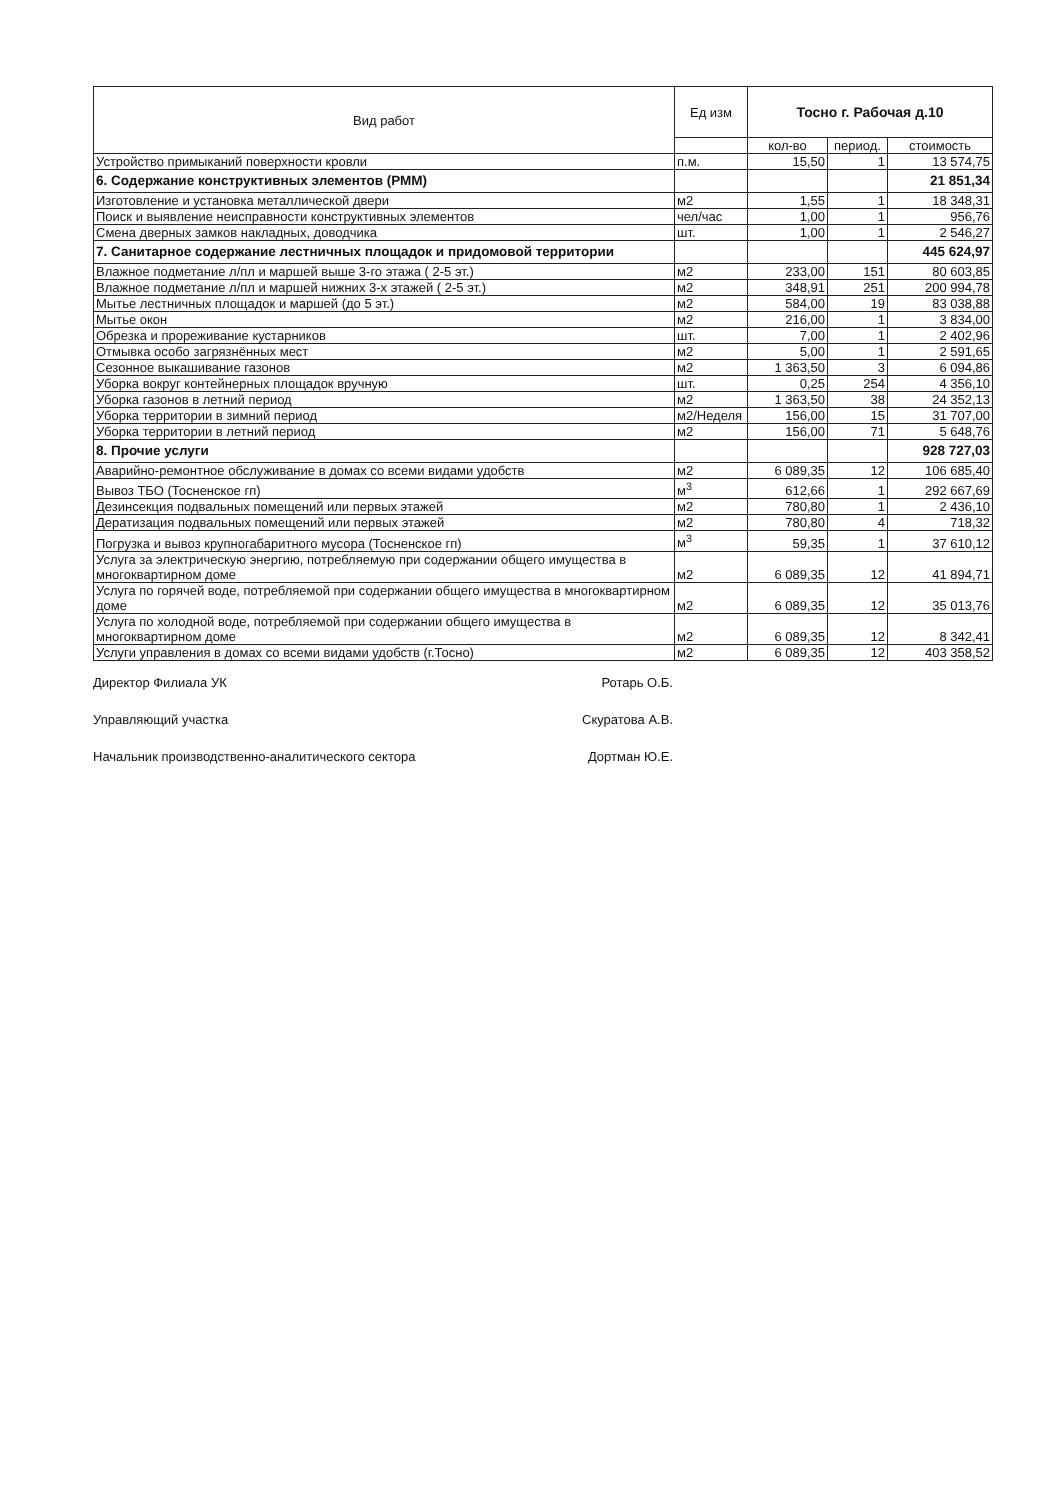| Вид работ | Ед изм | Тосно г. Рабочая д.10 | | |
| --- | --- | --- | --- | --- |
| | | кол-во | период. | стоимость |
| Устройство примыканий поверхности кровли | п.м. | 15,50 | 1 | 13 574,75 |
| 6. Содержание конструктивных элементов (РММ) | | | | 21 851,34 |
| Изготовление и установка металлической двери | м2 | 1,55 | 1 | 18 348,31 |
| Поиск и выявление неисправности конструктивных элементов | чел/час | 1,00 | 1 | 956,76 |
| Смена дверных замков накладных, доводчика | шт. | 1,00 | 1 | 2 546,27 |
| 7. Санитарное содержание лестничных площадок и придомовой территории | | | | 445 624,97 |
| Влажное подметание л/пл и маршей выше 3-го этажа ( 2-5 эт.) | м2 | 233,00 | 151 | 80 603,85 |
| Влажное подметание л/пл и маршей нижних 3-х этажей ( 2-5 эт.) | м2 | 348,91 | 251 | 200 994,78 |
| Мытье лестничных площадок и маршей (до 5 эт.) | м2 | 584,00 | 19 | 83 038,88 |
| Мытье окон | м2 | 216,00 | 1 | 3 834,00 |
| Обрезка и прореживание кустарников | шт. | 7,00 | 1 | 2 402,96 |
| Отмывка особо загрязнённых мест | м2 | 5,00 | 1 | 2 591,65 |
| Сезонное выкашивание газонов | м2 | 1 363,50 | 3 | 6 094,86 |
| Уборка вокруг контейнерных площадок вручную | шт. | 0,25 | 254 | 4 356,10 |
| Уборка газонов в летний период | м2 | 1 363,50 | 38 | 24 352,13 |
| Уборка территории в зимний период | м2/Неделя | 156,00 | 15 | 31 707,00 |
| Уборка территории в летний период | м2 | 156,00 | 71 | 5 648,76 |
| 8. Прочие услуги | | | | 928 727,03 |
| Аварийно-ремонтное обслуживание в домах со всеми видами удобств | м2 | 6 089,35 | 12 | 106 685,40 |
| Вывоз ТБО (Тосненское гп) | м<sup>3</sup> | 612,66 | 1 | 292 667,69 |
| Дезинсекция подвальных помещений или первых этажей | м2 | 780,80 | 1 | 2 436,10 |
| Дератизация подвальных помещений или первых этажей | м2 | 780,80 | 4 | 718,32 |
| Погрузка и вывоз крупногабаритного мусора (Тосненское гп) | м<sup>3</sup> | 59,35 | 1 | 37 610,12 |
| Услуга за электрическую энергию, потребляемую при содержании общего имущества в многоквартирном доме | м2 | 6 089,35 | 12 | 41 894,71 |
| Услуга по горячей воде, потребляемой при содержании общего имущества в многоквартирном доме | м2 | 6 089,35 | 12 | 35 013,76 |
| Услуга по холодной воде, потребляемой при содержании общего имущества в многоквартирном доме | м2 | 6 089,35 | 12 | 8 342,41 |
| Услуги управления в домах со всеми видами удобств (г.Тосно) | м2 | 6 089,35 | 12 | 403 358,52 |
Директор Филиала УК Ротарь О.Б.
Управляющий участка Скуратова А.В.
Начальник производственно-аналитического сектора Дортман Ю.Е.